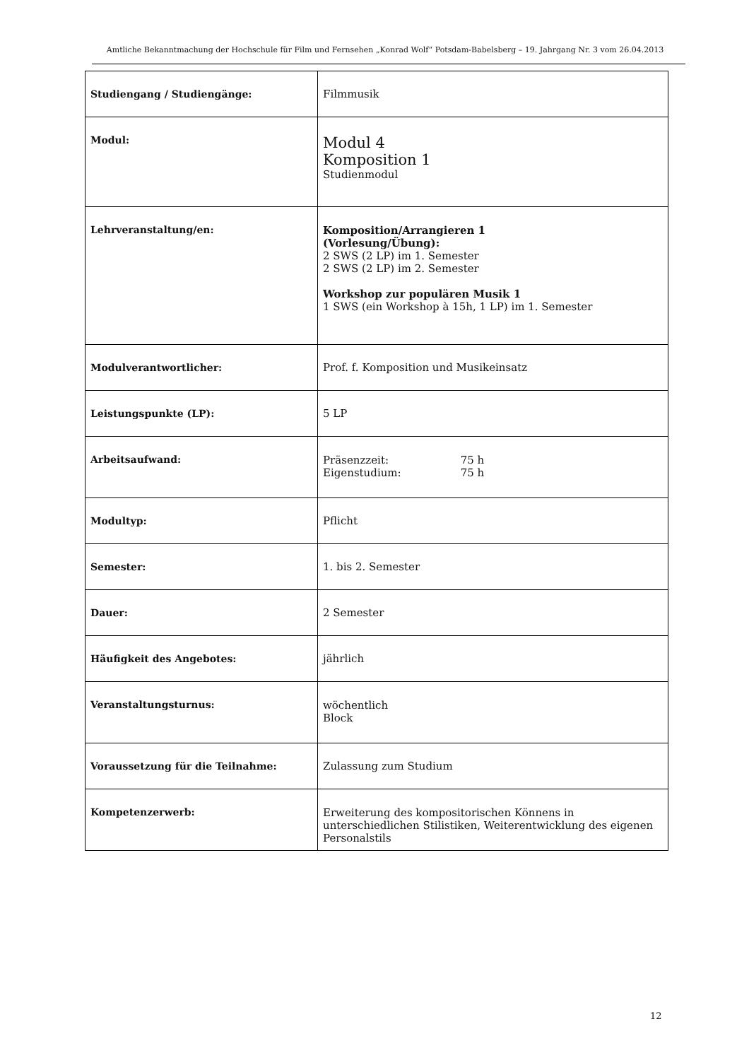Amtliche Bekanntmachung der Hochschule für Film und Fernsehen „Konrad Wolf“ Potsdam-Babelsberg – 19. Jahrgang Nr. 3 vom 26.04.2013
| Studiengang / Studiengänge: | Filmmusik |
| Modul: | Modul 4 Komposition 1 Studienmodul |
| Lehrveranstaltung/en: | Komposition/Arrangieren 1 (Vorlesung/Übung): 2 SWS (2 LP) im 1. Semester 2 SWS (2 LP) im 2. Semester Workshop zur populären Musik 1 1 SWS (ein Workshop à 15h, 1 LP) im 1. Semester |
| Modulverantwortlicher: | Prof. f. Komposition und Musikeinsatz |
| Leistungspunkte (LP): | 5 LP |
| Arbeitsaufwand: | Präsenzzeit: 75 h Eigenstudium: 75 h |
| Modultyp: | Pflicht |
| Semester: | 1. bis 2. Semester |
| Dauer: | 2 Semester |
| Häufigkeit des Angebotes: | jährlich |
| Veranstaltungsturnus: | wöchentlich Block |
| Voraussetzung für die Teilnahme: | Zulassung zum Studium |
| Kompetenzerwerb: | Erweiterung des kompositorischen Könnens in unterschiedlichen Stilistiken, Weiterentwicklung des eigenen Personalstils |
12